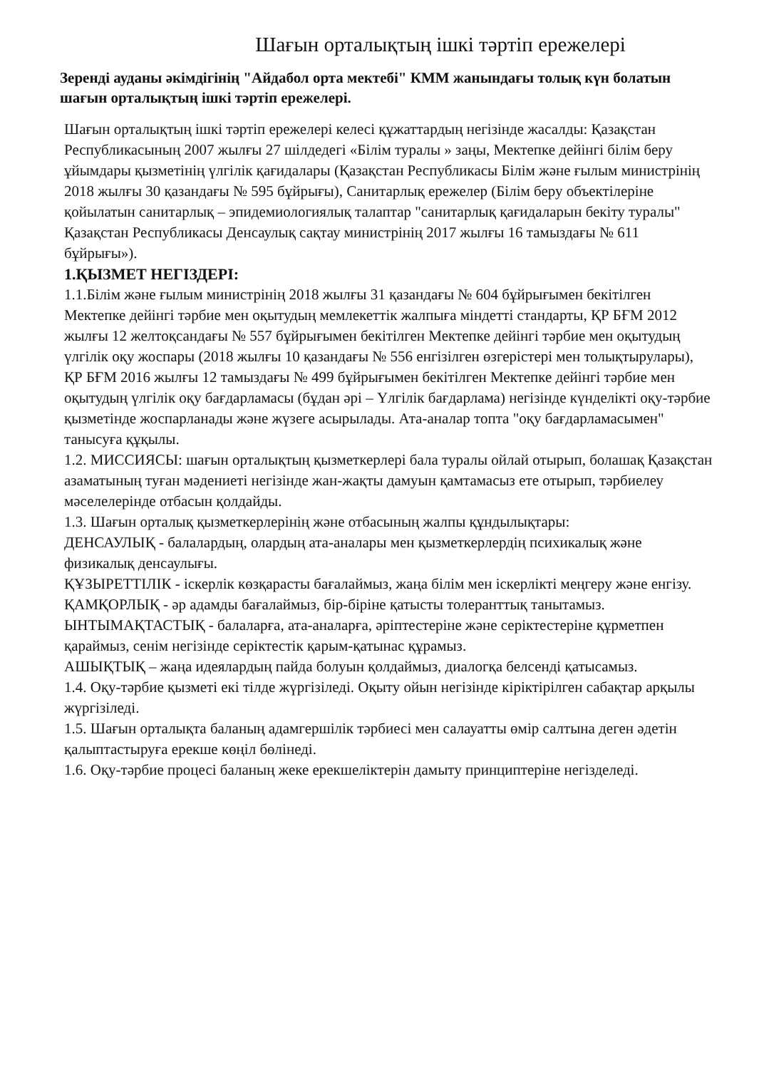Шағын орталықтың ішкі тәртіп ережелері
Зеренді ауданы әкімдігінің "Айдабол орта мектебі" КММ жанындағы толық күн болатын шағын орталықтың ішкі тәртіп ережелері.
Шағын орталықтың ішкі тәртіп ережелері келесі құжаттардың негізінде жасалды: Қазақстан Республикасының 2007 жылғы 27 шілдедегі «Білім туралы » заңы, Мектепке дейінгі білім беру ұйымдары қызметінің үлгілік қағидалары (Қазақстан Республикасы Білім және ғылым министрінің 2018 жылғы 30 қазандағы № 595 бұйрығы), Санитарлық ережелер (Білім беру объектілеріне қойылатын санитарлық – эпидемиологиялық талаптар "санитарлық қағидаларын бекіту туралы" Қазақстан Республикасы Денсаулық сақтау министрінің 2017 жылғы 16 тамыздағы № 611 бұйрығы»).
1.ҚЫЗМЕТ НЕГІЗДЕРІ:
1.1.Білім және ғылым министрінің 2018 жылғы 31 қазандағы № 604 бұйрығымен бекітілген Мектепке дейінгі тәрбие мен оқытудың мемлекеттік жалпыға міндетті стандарты, ҚР БҒМ 2012 жылғы 12 желтоқсандағы № 557 бұйрығымен бекітілген Мектепке дейінгі тәрбие мен оқытудың үлгілік оқу жоспары (2018 жылғы 10 қазандағы № 556 енгізілген өзгерістері мен толықтырулары), ҚР БҒМ 2016 жылғы 12 тамыздағы № 499 бұйрығымен бекітілген Мектепке дейінгі тәрбие мен оқытудың үлгілік оқу бағдарламасы (бұдан әрі – Үлгілік бағдарлама) негізінде күнделікті оқу-тәрбие қызметінде жоспарланады және жүзеге асырылады. Ата-аналар топта "оқу бағдарламасымен" танысуға құқылы.
1.2. МИССИЯСЫ: шағын орталықтың қызметкерлері бала туралы ойлай отырып, болашақ Қазақстан азаматының туған мәдениеті негізінде жан-жақты дамуын қамтамасыз ете отырып, тәрбиелеу мәселелерінде отбасын қолдайды.
1.3. Шағын орталық қызметкерлерінің және отбасының жалпы құндылықтары:
ДЕНСАУЛЫҚ - балалардың, олардың ата-аналары мен қызметкерлердің психикалық және физикалық денсаулығы.
ҚҰЗЫРЕТТІЛІК - іскерлік көзқарасты бағалаймыз, жаңа білім мен іскерлікті меңгеру және енгізу.
ҚАМҚОРЛЫҚ - әр адамды бағалаймыз, бір-біріне қатысты толеранттық танытамыз.
ЫНТЫМАҚТАСТЫҚ - балаларға, ата-аналарға, әріптестеріне және серіктестеріне құрметпен қараймыз, сенім негізінде серіктестік қарым-қатынас құрамыз.
АШЫҚТЫҚ – жаңа идеялардың пайда болуын қолдаймыз, диалогқа белсенді қатысамыз.
1.4. Оқу-тәрбие қызметі екі тілде жүргізіледі. Оқыту ойын негізінде кіріктірілген сабақтар арқылы жүргізіледі.
1.5. Шағын орталықта баланың адамгершілік тәрбиесі мен салауатты өмір салтына деген әдетін қалыптастыруға ерекше көңіл бөлінеді.
1.6. Оқу-тәрбие процесі баланың жеке ерекшеліктерін дамыту принциптеріне негізделеді.